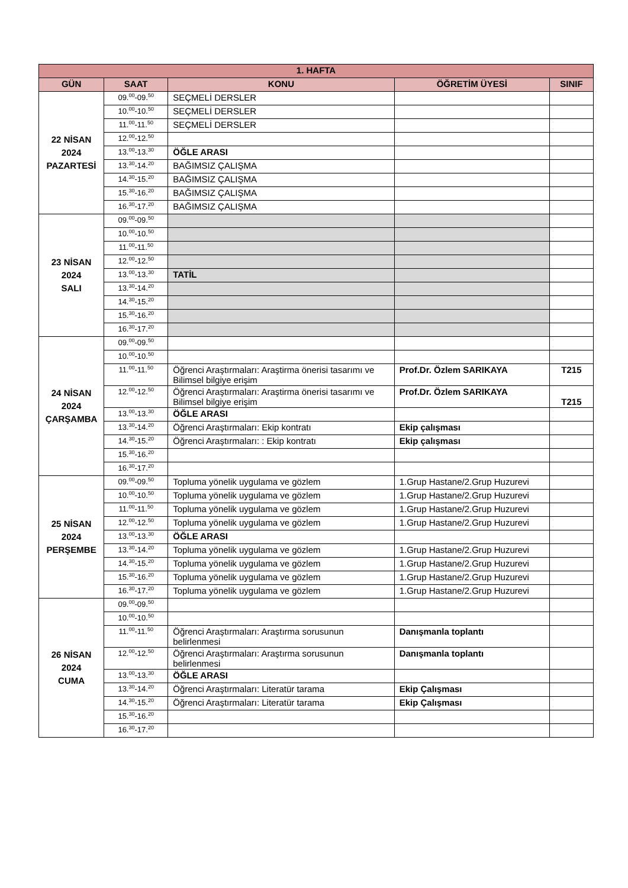| 1. HAFTA | | | | |
| --- | --- | --- | --- | --- |
| GÜN | SAAT | KONU | ÖĞRETİM ÜYESİ | SINIF |
| 22 NİSAN 2024 PAZARTESİ | 09.<sup>00</sup>-09.<sup>50</sup> | SEÇMELİ DERSLER | | |
| | 10.<sup>00</sup>-10.<sup>50</sup> | SEÇMELİ DERSLER | | |
| | 11.<sup>00</sup>-11.<sup>50</sup> | SEÇMELİ DERSLER | | |
| | 12.<sup>00</sup>-12.<sup>50</sup> | | | |
| | 13.<sup>00</sup>-13.<sup>30</sup> | ÖĞLE ARASI | | |
| | 13.<sup>30</sup>-14.<sup>20</sup> | BAĞIMSIZ ÇALIŞMA | | |
| | 14.<sup>30</sup>-15.<sup>20</sup> | BAĞIMSIZ ÇALIŞMA | | |
| | 15.<sup>30</sup>-16.<sup>20</sup> | BAĞIMSIZ ÇALIŞMA | | |
| | 16.<sup>30</sup>-17.<sup>20</sup> | BAĞIMSIZ ÇALIŞMA | | |
| 23 NİSAN 2024 SALI | 09.<sup>00</sup>-09.<sup>50</sup> | | | |
| | 10.<sup>00</sup>-10.<sup>50</sup> | | | |
| | 11.<sup>00</sup>-11.<sup>50</sup> | | | |
| | 12.<sup>00</sup>-12.<sup>50</sup> | | | |
| | 13.<sup>00</sup>-13.<sup>30</sup> | TATİL | | |
| | 13.<sup>30</sup>-14.<sup>20</sup> | | | |
| | 14.<sup>30</sup>-15.<sup>20</sup> | | | |
| | 15.<sup>30</sup>-16.<sup>20</sup> | | | |
| | 16.<sup>30</sup>-17.<sup>20</sup> | | | |
| 24 NİSAN 2024 ÇARŞAMBA | 09.<sup>00</sup>-09.<sup>50</sup> | | | |
| | 10.<sup>00</sup>-10.<sup>50</sup> | | | |
| | 11.<sup>00</sup>-11.<sup>50</sup> | Öğrenci Araştırmaları: Araştirma önerisi tasarımı ve Bilimsel bilgiye erişim | Prof.Dr. Özlem SARIKAYA | T215 |
| | 12.<sup>00</sup>-12.<sup>50</sup> | Öğrenci Araştırmaları: Araştirma önerisi tasarımı ve Bilimsel bilgiye erişim | Prof.Dr. Özlem SARIKAYA | T215 |
| | 13.<sup>00</sup>-13.<sup>30</sup> | ÖĞLE ARASI | | |
| | 13.<sup>30</sup>-14.<sup>20</sup> | Öğrenci Araştırmaları: Ekip kontratı | Ekip çalışması | |
| | 14.<sup>30</sup>-15.<sup>20</sup> | Öğrenci Araştırmaları: : Ekip kontratı | Ekip çalışması | |
| | 15.<sup>30</sup>-16.<sup>20</sup> | | | |
| | 16.<sup>30</sup>-17.<sup>20</sup> | | | |
| 25 NİSAN 2024 PERŞEMBE | 09.<sup>00</sup>-09.<sup>50</sup> | Topluma yönelik uygulama ve gözlem | 1.Grup Hastane/2.Grup Huzurevi | |
| | 10.<sup>00</sup>-10.<sup>50</sup> | Topluma yönelik uygulama ve gözlem | 1.Grup Hastane/2.Grup Huzurevi | |
| | 11.<sup>00</sup>-11.<sup>50</sup> | Topluma yönelik uygulama ve gözlem | 1.Grup Hastane/2.Grup Huzurevi | |
| | 12.<sup>00</sup>-12.<sup>50</sup> | Topluma yönelik uygulama ve gözlem | 1.Grup Hastane/2.Grup Huzurevi | |
| | 13.<sup>00</sup>-13.<sup>30</sup> | ÖĞLE ARASI | | |
| | 13.<sup>30</sup>-14.<sup>20</sup> | Topluma yönelik uygulama ve gözlem | 1.Grup Hastane/2.Grup Huzurevi | |
| | 14.<sup>30</sup>-15.<sup>20</sup> | Topluma yönelik uygulama ve gözlem | 1.Grup Hastane/2.Grup Huzurevi | |
| | 15.<sup>30</sup>-16.<sup>20</sup> | Topluma yönelik uygulama ve gözlem | 1.Grup Hastane/2.Grup Huzurevi | |
| | 16.<sup>30</sup>-17.<sup>20</sup> | Topluma yönelik uygulama ve gözlem | 1.Grup Hastane/2.Grup Huzurevi | |
| 26 NİSAN 2024 CUMA | 09.<sup>00</sup>-09.<sup>50</sup> | | | |
| | 10.<sup>00</sup>-10.<sup>50</sup> | | | |
| | 11.<sup>00</sup>-11.<sup>50</sup> | Öğrenci Araştırmaları: Araştırma sorusunun belirlenmesi | Danışmanla toplantı | |
| | 12.<sup>00</sup>-12.<sup>50</sup> | Öğrenci Araştırmaları: Araştırma sorusunun belirlenmesi | Danışmanla toplantı | |
| | 13.<sup>00</sup>-13.<sup>30</sup> | ÖĞLE ARASI | | |
| | 13.<sup>30</sup>-14.<sup>20</sup> | Öğrenci Araştırmaları: Literatür tarama | Ekip Çalışması | |
| | 14.<sup>30</sup>-15.<sup>20</sup> | Öğrenci Araştırmaları: Literatür tarama | Ekip Çalışması | |
| | 15.<sup>30</sup>-16.<sup>20</sup> | | | |
| | 16.<sup>30</sup>-17.<sup>20</sup> | | | |